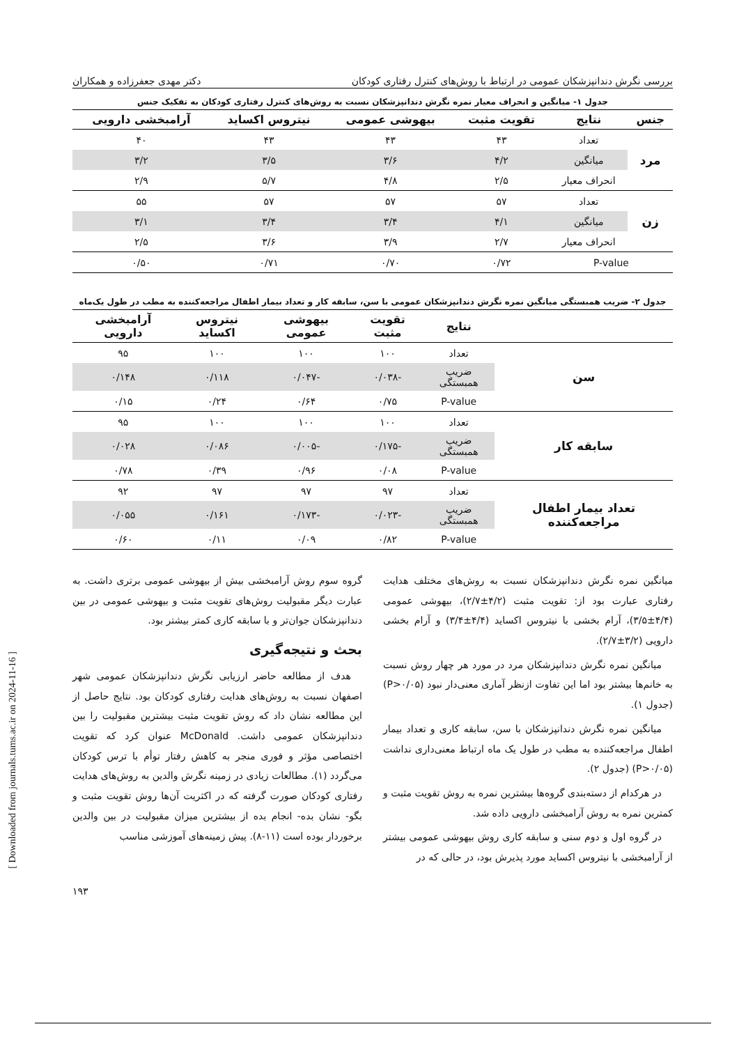بررسی نگرش دندانپزشکان عمومی در ارتباط با روش‌های کنترل رفتاری کودکان دکتر مهدی جعفرزاده و همکاران
جدول ۱- میانگین و انحراف معیار نمره نگرش دندانپزشکان نسبت به روش‌های کنترل رفتاری کودکان به تفکیک جنس
| جنس | نتایج | تقویت مثبت | بیهوشی عمومی | نیتروس اکساید | آرامبخشی دارویی |
| --- | --- | --- | --- | --- | --- |
| مرد | تعداد | ۴۳ | ۴۳ | ۴۳ | ۴۰ |
| | میانگین | ۴/۲ | ۳/۶ | ۳/۵ | ۳/۲ |
| | انحراف معیار | ۲/۵ | ۴/۸ | ۵/۷ | ۲/۹ |
| زن | تعداد | ۵۷ | ۵۷ | ۵۷ | ۵۵ |
| | میانگین | ۴/۱ | ۳/۴ | ۳/۴ | ۳/۱ |
| | انحراف معیار | ۲/۷ | ۳/۹ | ۳/۶ | ۲/۵ |
| P-value | | ۰/۷۲ | ۰/۷۰ | ۰/۷۱ | ۰/۵۰ |
جدول ۲- ضریب همبستگی میانگین نمره نگرش دندانپزشکان عمومی با سن، سابقه کار و تعداد بیمار اطفال مراجعه‌کننده به مطب در طول یک‌ماه
| | نتایج | تقویت مثبت | بیهوشی عمومی | نیتروس اکساید | آرامبخشی دارویی |
| --- | --- | --- | --- | --- | --- |
| سن | تعداد | ۱۰۰ | ۱۰۰ | ۱۰۰ | ۹۵ |
| | ضریب همبستگی | -۰/۰۳۸ | -۰/۰۴۷ | ۰/۱۱۸ | ۰/۱۴۸ |
| | P-value | ۰/۷۵ | ۰/۶۴ | ۰/۲۴ | ۰/۱۵ |
| سابقه کار | تعداد | ۱۰۰ | ۱۰۰ | ۱۰۰ | ۹۵ |
| | ضریب همبستگی | -۰/۱۷۵ | -۰/۰۰۵ | ۰/۰۸۶ | ۰/۰۲۸ |
| | P-value | ۰/۰۸ | ۰/۹۶ | ۰/۳۹ | ۰/۷۸ |
| تعداد بیمار اطفال مراجعه‌کننده | تعداد | ۹۷ | ۹۷ | ۹۷ | ۹۲ |
| | ضریب همبستگی | -۰/۰۲۳ | -۰/۱۷۳ | ۰/۱۶۱ | ۰/۰۵۵ |
| | P-value | ۰/۸۲ | ۰/۰۹ | ۰/۱۱ | ۰/۶۰ |
میانگین نمره نگرش دندانپزشکان نسبت به روش‌های مختلف هدایت رفتاری عبارت بود از: تقویت مثبت (۴/۲±۲/۷)، بیهوشی عمومی (۴/۴±۳/۵)، آرام بخشی با نیتروس اکساید (۴/۴±۳/۴) و آرام بخشی دارویی (۳/۲±۲/۷).
میانگین نمره نگرش دندانپزشکان مرد در مورد هر چهار روش نسبت به خانم‌ها بیشتر بود اما این تفاوت ازنظر آماری معنی‌دار نبود (P>۰/۰۵) (جدول ۱).
میانگین نمره نگرش دندانپزشکان با سن، سابقه کاری و تعداد بیمار اطفال مراجعه‌کننده به مطب در طول یک ماه ارتباط معنی‌داری نداشت (P>۰/۰۵) (جدول ۲).
در هرکدام از دسته‌بندی گروه‌ها بیشترین نمره به روش تقویت مثبت و کمترین نمره به روش آرامبخشی دارویی داده شد.
در گروه اول و دوم سنی و سابقه کاری روش بیهوشی عمومی بیشتر از آرامبخشی با نیتروس اکساید مورد پذیرش بود، در حالی که در
گروه سوم روش آرامبخشی بیش از بیهوشی عمومی برتری داشت. به عبارت دیگر مقبولیت روش‌های تقویت مثبت و بیهوشی عمومی در بین دندانپزشکان جوان‌تر و با سابقه کاری کمتر بیشتر بود.
بحث و نتیجه‌گیری
هدف از مطالعه حاضر ارزیابی نگرش دندانپزشکان عمومی شهر اصفهان نسبت به روش‌های هدایت رفتاری کودکان بود. نتایج حاصل از این مطالعه نشان داد که روش تقویت مثبت بیشترین مقبولیت را بین دندانپزشکان عمومی داشت. McDonald عنوان کرد که تقویت اختصاصی مؤثر و فوری منجر به کاهش رفتار توأم با ترس کودکان می‌گردد (۱). مطالعات زیادی در زمینه نگرش والدین به روش‌های هدایت رفتاری کودکان صورت گرفته که در اکثریت آن‌ها روش تقویت مثبت و بگو- نشان بده- انجام بده از بیشترین میزان مقبولیت در بین والدین برخوردار بوده است (۱۱-۸). پیش زمینه‌های آموزشی مناسب
۱۹۳
[ Downloaded from journals.tums.ac.ir on 2024-11-16 ]